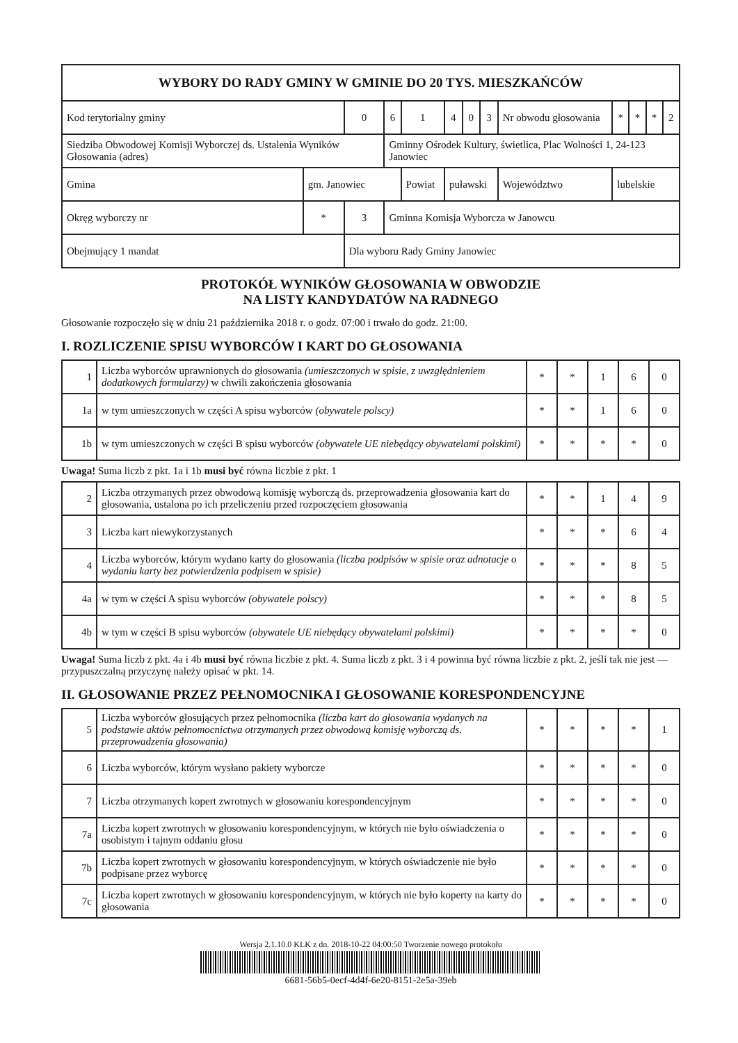| WYBORY DO RADY GMINY W GMINIE DO 20 TYS. MIESZKAŃCÓW | | | | | | | | | | | | | |
| --- | --- | --- | --- | --- | --- | --- | --- | --- | --- | --- | --- | --- | --- |
| Kod terytorialny gminy | | | 0 | 6 | 1 | 4 | 0 | 3 | Nr obwodu głosowania | * | * | * | 2 |
| Siedziba Obwodowej Komisji Wyborczej ds. Ustalenia Wyników Głosowania (adres) | | | | Gminny Ośrodek Kultury, świetlica, Plac Wolności 1, 24-123 Janowiec | | | | | | | | | |
| Gmina | gm. Janowiec | | | | Powiat | puławski | | | Województwo | lubelskie | | | |
| Okręg wyborczy nr | | * | 3 | Gminna Komisja Wyborcza w Janowcu | | | | | | | | | |
| Obejmujący 1 mandat | | | Dla wyboru Rady Gminy Janowiec | | | | | | | | | | |
PROTOKÓŁ WYNIKÓW GŁOSOWANIA W OBWODZIE
NA LISTY KANDYDATÓW NA RADNEGO
Głosowanie rozpoczęło się w dniu 21 października 2018 r. o godz. 07:00 i trwało do godz. 21:00.
I. ROZLICZENIE SPISU WYBORCÓW I KART DO GŁOSOWANIA
| 1 | Liczba wyborców uprawnionych do głosowania (umieszczonych w spisie, z uwzględnieniem dodatkowych formularzy) w chwili zakończenia głosowania | * | * | 1 | 6 | 0 |
| 1a | w tym umieszczonych w części A spisu wyborców (obywatele polscy) | * | * | 1 | 6 | 0 |
| 1b | w tym umieszczonych w części B spisu wyborców (obywatele UE niebędący obywatelami polskimi) | * | * | * | * | 0 |
Uwaga! Suma liczb z pkt. 1a i 1b musi być równa liczbie z pkt. 1
| 2 | Liczba otrzymanych przez obwodową komisję wyborczą ds. przeprowadzenia głosowania kart do głosowania, ustalona po ich przeliczeniu przed rozpoczęciem głosowania | * | * | 1 | 4 | 9 |
| 3 | Liczba kart niewykorzystanych | * | * | * | 6 | 4 |
| 4 | Liczba wyborców, którym wydano karty do głosowania (liczba podpisów w spisie oraz adnotacje o wydaniu karty bez potwierdzenia podpisem w spisie) | * | * | * | 8 | 5 |
| 4a | w tym w części A spisu wyborców (obywatele polscy) | * | * | * | 8 | 5 |
| 4b | w tym w części B spisu wyborców (obywatele UE niebędący obywatelami polskimi) | * | * | * | * | 0 |
Uwaga! Suma liczb z pkt. 4a i 4b musi być równa liczbie z pkt. 4. Suma liczb z pkt. 3 i 4 powinna być równa liczbie z pkt. 2, jeśli tak nie jest — przypuszczalną przyczynę należy opisać w pkt. 14.
II. GŁOSOWANIE PRZEZ PEŁNOMOCNIKA I GŁOSOWANIE KORESPONDENCYJNE
| 5 | Liczba wyborców głosujących przez pełnomocnika (liczba kart do głosowania wydanych na podstawie aktów pełnomocnictwa otrzymanych przez obwodową komisję wyborczą ds. przeprowadzenia głosowania) | * | * | * | * | 1 |
| 6 | Liczba wyborców, którym wysłano pakiety wyborcze | * | * | * | * | 0 |
| 7 | Liczba otrzymanych kopert zwrotnych w głosowaniu korespondencyjnym | * | * | * | * | 0 |
| 7a | Liczba kopert zwrotnych w głosowaniu korespondencyjnym, w których nie było oświadczenia o osobistym i tajnym oddaniu głosu | * | * | * | * | 0 |
| 7b | Liczba kopert zwrotnych w głosowaniu korespondencyjnym, w których oświadczenie nie było podpisane przez wyborcę | * | * | * | * | 0 |
| 7c | Liczba kopert zwrotnych w głosowaniu korespondencyjnym, w których nie było koperty na karty do głosowania | * | * | * | * | 0 |
Wersja 2.1.10.0 KLK z dn. 2018-10-22 04:00:50 Tworzenie nowego protokołu
6681-56b5-0ecf-4d4f-6e20-8151-2e5a-39eb